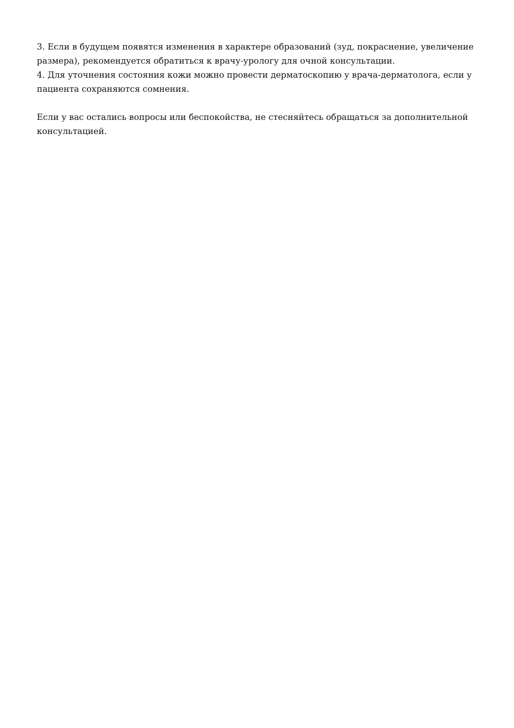3. Если в будущем появятся изменения в характере образований (зуд, покраснение, увеличение размера), рекомендуется обратиться к врачу-урологу для очной консультации.
4. Для уточнения состояния кожи можно провести дерматоскопию у врача-дерматолога, если у пациента сохраняются сомнения.
Если у вас остались вопросы или беспокойства, не стесняйтесь обращаться за дополнительной консультацией.